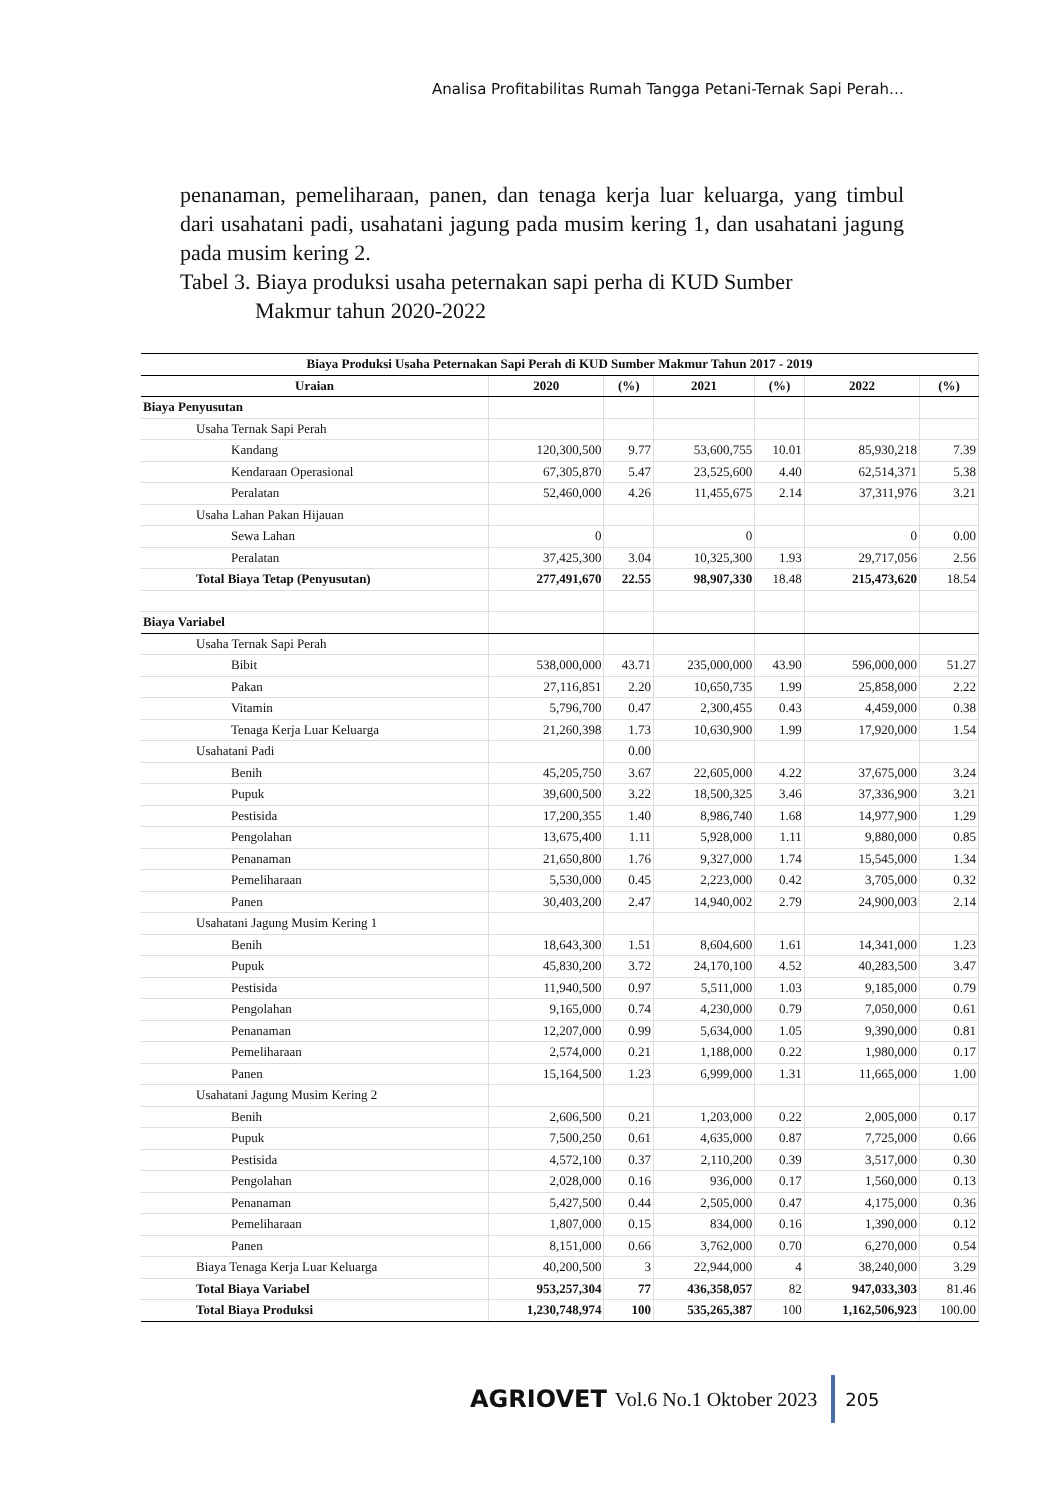Analisa Profitabilitas Rumah Tangga Petani-Ternak Sapi Perah…
penanaman, pemeliharaan, panen, dan tenaga kerja luar keluarga, yang timbul dari usahatani padi, usahatani jagung pada musim kering 1, dan usahatani jagung pada musim kering 2.
Tabel 3. Biaya produksi usaha peternakan sapi perha di KUD Sumber
Makmur tahun 2020-2022
| Biaya Produksi Usaha Peternakan Sapi Perah di KUD Sumber Makmur Tahun 2017 - 2019 | | | | | | |
| --- | --- | --- | --- | --- | --- | --- |
| Uraian | 2020 | (%) | 2021 | (%) | 2022 | (%) |
| Biaya Penyusutan | | | | | | |
| Usaha Ternak Sapi Perah | | | | | | |
| Kandang | 120,300,500 | 9.77 | 53,600,755 | 10.01 | 85,930,218 | 7.39 |
| Kendaraan Operasional | 67,305,870 | 5.47 | 23,525,600 | 4.40 | 62,514,371 | 5.38 |
| Peralatan | 52,460,000 | 4.26 | 11,455,675 | 2.14 | 37,311,976 | 3.21 |
| Usaha Lahan Pakan Hijauan | | | | | | |
| Sewa Lahan | 0 | | 0 | | 0 | 0.00 |
| Peralatan | 37,425,300 | 3.04 | 10,325,300 | 1.93 | 29,717,056 | 2.56 |
| Total Biaya Tetap (Penyusutan) | 277,491,670 | 22.55 | 98,907,330 | 18.48 | 215,473,620 | 18.54 |
| Biaya Variabel | | | | | | |
| Usaha Ternak Sapi Perah | | | | | | |
| Bibit | 538,000,000 | 43.71 | 235,000,000 | 43.90 | 596,000,000 | 51.27 |
| Pakan | 27,116,851 | 2.20 | 10,650,735 | 1.99 | 25,858,000 | 2.22 |
| Vitamin | 5,796,700 | 0.47 | 2,300,455 | 0.43 | 4,459,000 | 0.38 |
| Tenaga Kerja Luar Keluarga | 21,260,398 | 1.73 | 10,630,900 | 1.99 | 17,920,000 | 1.54 |
| Usahatani Padi | | 0.00 | | | | |
| Benih | 45,205,750 | 3.67 | 22,605,000 | 4.22 | 37,675,000 | 3.24 |
| Pupuk | 39,600,500 | 3.22 | 18,500,325 | 3.46 | 37,336,900 | 3.21 |
| Pestisida | 17,200,355 | 1.40 | 8,986,740 | 1.68 | 14,977,900 | 1.29 |
| Pengolahan | 13,675,400 | 1.11 | 5,928,000 | 1.11 | 9,880,000 | 0.85 |
| Penanaman | 21,650,800 | 1.76 | 9,327,000 | 1.74 | 15,545,000 | 1.34 |
| Pemeliharaan | 5,530,000 | 0.45 | 2,223,000 | 0.42 | 3,705,000 | 0.32 |
| Panen | 30,403,200 | 2.47 | 14,940,002 | 2.79 | 24,900,003 | 2.14 |
| Usahatani Jagung Musim Kering 1 | | | | | | |
| Benih | 18,643,300 | 1.51 | 8,604,600 | 1.61 | 14,341,000 | 1.23 |
| Pupuk | 45,830,200 | 3.72 | 24,170,100 | 4.52 | 40,283,500 | 3.47 |
| Pestisida | 11,940,500 | 0.97 | 5,511,000 | 1.03 | 9,185,000 | 0.79 |
| Pengolahan | 9,165,000 | 0.74 | 4,230,000 | 0.79 | 7,050,000 | 0.61 |
| Penanaman | 12,207,000 | 0.99 | 5,634,000 | 1.05 | 9,390,000 | 0.81 |
| Pemeliharaan | 2,574,000 | 0.21 | 1,188,000 | 0.22 | 1,980,000 | 0.17 |
| Panen | 15,164,500 | 1.23 | 6,999,000 | 1.31 | 11,665,000 | 1.00 |
| Usahatani Jagung Musim Kering 2 | | | | | | |
| Benih | 2,606,500 | 0.21 | 1,203,000 | 0.22 | 2,005,000 | 0.17 |
| Pupuk | 7,500,250 | 0.61 | 4,635,000 | 0.87 | 7,725,000 | 0.66 |
| Pestisida | 4,572,100 | 0.37 | 2,110,200 | 0.39 | 3,517,000 | 0.30 |
| Pengolahan | 2,028,000 | 0.16 | 936,000 | 0.17 | 1,560,000 | 0.13 |
| Penanaman | 5,427,500 | 0.44 | 2,505,000 | 0.47 | 4,175,000 | 0.36 |
| Pemeliharaan | 1,807,000 | 0.15 | 834,000 | 0.16 | 1,390,000 | 0.12 |
| Panen | 8,151,000 | 0.66 | 3,762,000 | 0.70 | 6,270,000 | 0.54 |
| Biaya Tenaga Kerja Luar Keluarga | 40,200,500 | 3 | 22,944,000 | 4 | 38,240,000 | 3.29 |
| Total Biaya Variabel | 953,257,304 | 77 | 436,358,057 | 82 | 947,033,303 | 81.46 |
| Total Biaya Produksi | 1,230,748,974 | 100 | 535,265,387 | 100 | 1,162,506,923 | 100.00 |
AGRIOVET Vol.6 No.1 Oktober 2023 205